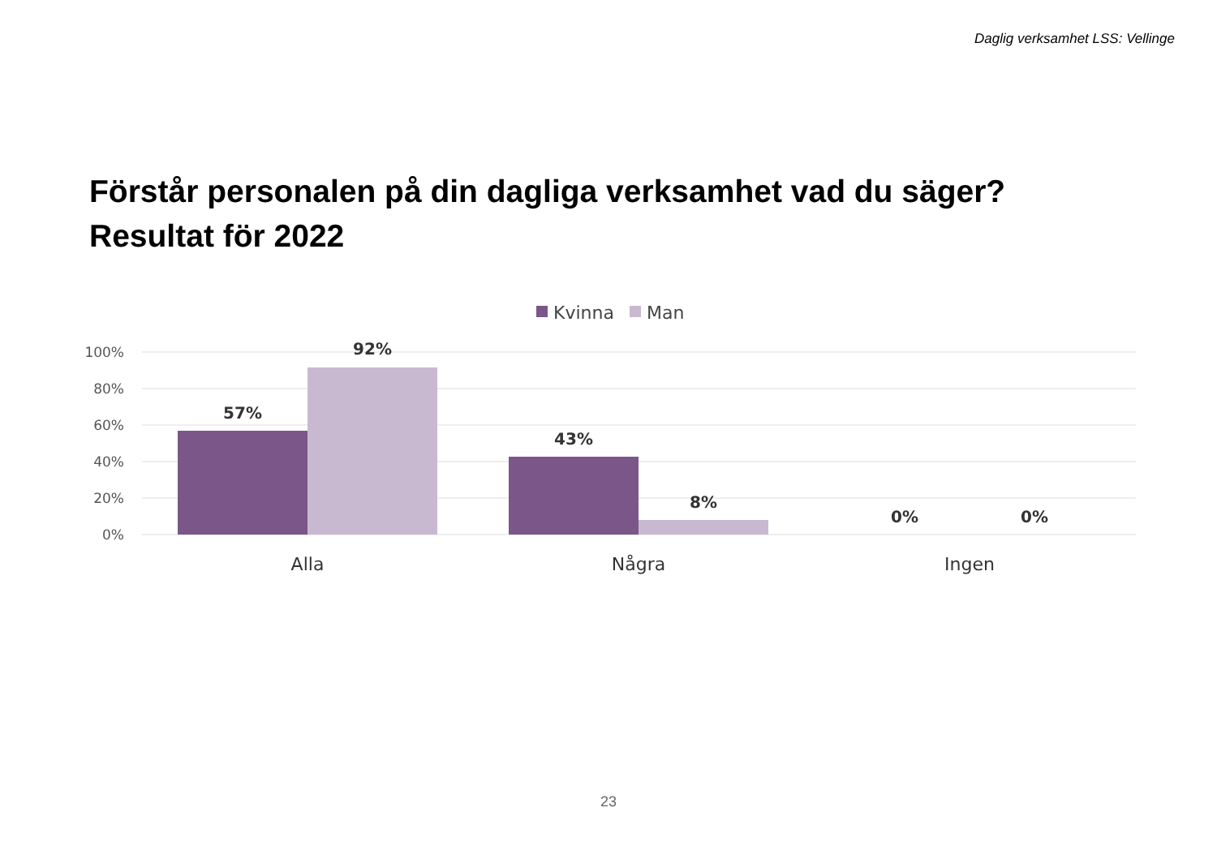Daglig verksamhet LSS: Vellinge
Förstår personalen på din dagliga verksamhet vad du säger?
Resultat för 2022
Kvinna
Man
100%
80%
60%
40%
20%
0%
57%
92%
43%
8%
0%
0%
Alla
Några
Ingen
23